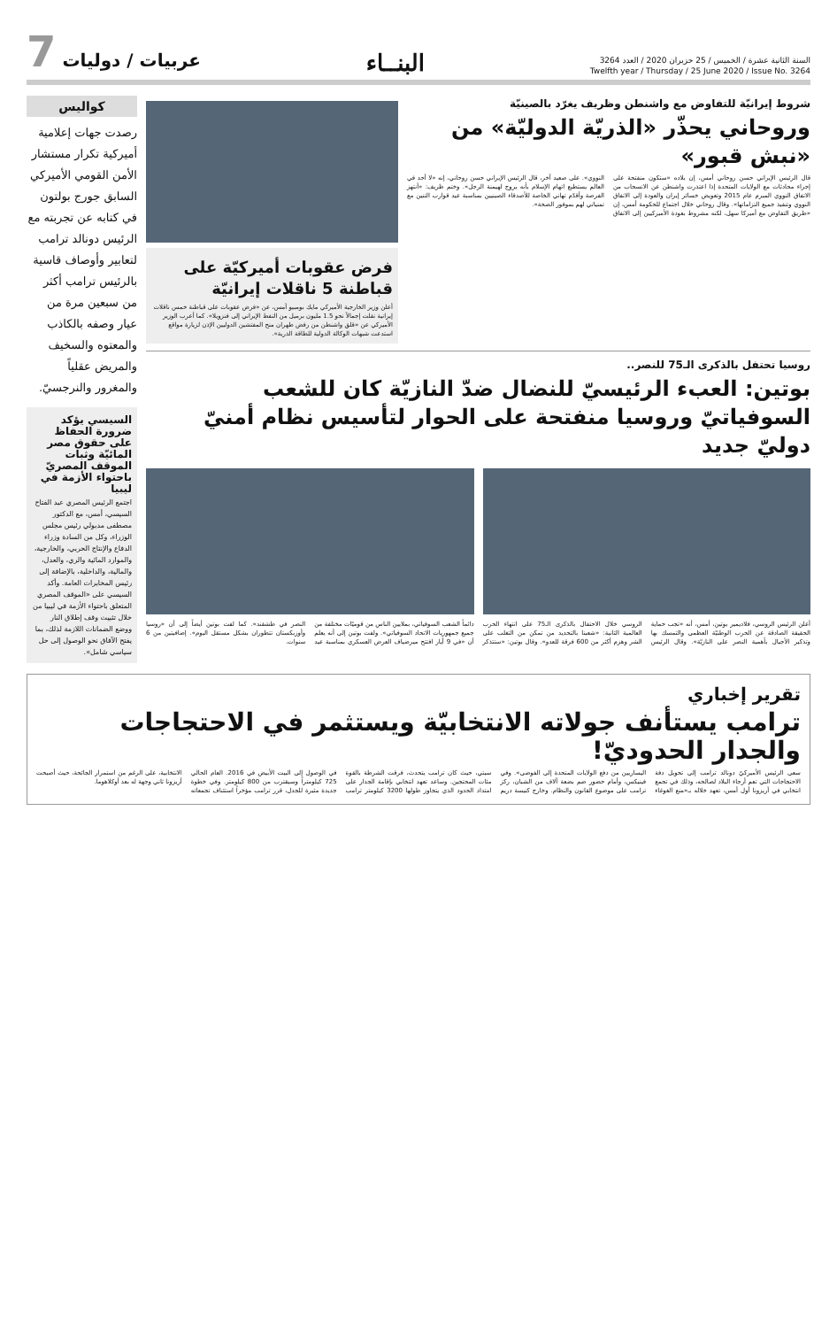السنة الثانية عشرة / الخميس / 25 حزيران 2020 / العدد 3264
Twelfth year / Thursday / 25 June 2020 / Issue No. 3264
البنــاء
7 عربيات / دوليات
شروط إيرانيّة للتفاوض مع واشنطن وظريف يغرّد بالصينيّة
وروحاني يحذّر «الذريّة الدوليّة» من «نبش قبور»
قال الرئيس الإيراني حسن روحاني أمس، إن بلاده «ستكون منفتحة على إجراء محادثات مع الولايات المتحدة إذا اعتذرت واشنطن عن الانسحاب من الاتفاق النووي المبرم عام 2015 وتعويض خسائر إيران والعودة إلى الاتفاق النووي وتنفيذ جميع التزاماتها». وقال روحاني خلال اجتماع للحكومة أمس، إن «طريق التفاوض مع أميركا سهل، لكنه مشروط بعودة الأميركيين إلى الاتفاق النووي». على صعيد آخر، قال الرئيس الإيراني حسن روحاني، إنه «لا أحد في العالم يستطيع اتهام الإسلام بأنه يروج لهيمنة الرجل». وختم ظريف: «أنتهز الفرصة وأقدّم تهاني الخاصة للأصدقاء الصينيين بمناسبة عيد قوارب التنين مع تمنياتي لهم بموفور الصحة».
فرض عقوبات أميركيّة على قباطنة 5 ناقلات إيرانيّة
أعلن وزير الخارجية الأميركي مايك بومبيو أمس، عن «فرض عقوبات على قباطنة خمس ناقلات إيرانية نقلت إجمالاً نحو 1.5 مليون برميل من النفط الإيراني إلى فنزويلا». كما أعرب الوزير الأميركي عن «قلق واشنطن من رفض طهران منح المفتشين الدوليين الإذن لزيارة مواقع استدعت شبهات الوكالة الدولية للطاقة الذرية».
روسيا تحتفل بالذكرى الـ75 للنصر..
بوتين: العبء الرئيسيّ للنضال ضدّ النازيّة كان للشعب السوفياتيّ وروسيا منفتحة على الحوار لتأسيس نظام أمنيّ دوليّ جديد
أعلن الرئيس الروسي، فلاديمير بوتين، أمس، أنه «تجب حماية الحقيقة الصادقة عن الحرب الوطنيّة العظمى والتمسك بها وتذكير الأجيال بأهمية النصر على النازيّة». وقال الرئيس الروسي خلال الاحتفال بالذكرى الـ75 على انتهاء الحرب العالمية الثانية: «شعبنا بالتحديد من تمكن من التغلب على الشر وهزم أكثر من 600 فرقة للعدو». وقال بوتين: «ستتذكر دائماً الشعب السوفياتي، بملايين الناس من قوميّات مختلفة من جميع جمهوريات الاتحاد السوفياتي». ولفت بوتين إلى أنه يعلم أن «في 9 أيار افتتح ميرضياف العرض العسكري بمناسبة عيد النصر في طشقند». كما لفت بوتين أيضاً إلى أن «روسيا وأوزبكستان تتطوران بشكل مستقل اليوم». إضافيتين من 6 سنوات.
كواليس
رصدت جهات إعلامية أميركية تكرار مستشار الأمن القومي الأميركي السابق جورج بولتون في كتابه عن تجربته مع الرئيس دونالد ترامب لتعابير وأوصاف قاسية بالرئيس ترامب أكثر من سبعين مرة من عيار وصفه بالكاذب والمعتوه والسخيف والمريض عقلياً والمغرور والنرجسيّ.
السيسي يؤكد ضرورة الحفاظ على حقوق مصر المائيّة وثبات الموقف المصريّ باحتواء الأزمة في ليبيا
اجتمع الرئيس المصري عبد الفتاح السيسي، أمس، مع الدكتور مصطفى مدبولي رئيس مجلس الوزراء، وكل من السادة وزراء الدفاع والإنتاج الحربي، والخارجية، والموارد المائية والري، والعدل، والمالية، والداخلية، بالإضافة إلى رئيس المخابرات العامة. وأكد السيسي على «الموقف المصري المتعلق باحتواء الأزمة في ليبيا من خلال تثبيت وقف إطلاق النار ووضع الضمانات اللازمة لذلك، بما يفتح الآفاق نحو الوصول إلى حل سياسي شامل».
تقرير إخباري
ترامب يستأنف جولاته الانتخابيّة ويستثمر في الاحتجاجات والجدار الحدوديّ!
سعى الرئيس الأميركيّ دونالد ترامب إلى تحويل دفة الاحتجاجات التي تعم أرجاء البلاد لصالحه، وذلك في تجمع انتخابي في أريزونا أول أمس، تعهد خلاله بـ«منع الغوغاء اليساريين من دفع الولايات المتحدة إلى الفوضى». وفي فينيكس، وأمام حضور ضم بضعة آلاف من الشبان، ركز ترامب على موضوع القانون والنظام. وخارج كنيسة دريم سيتي، حيث كان ترامب يتحدث، فرقت الشرطة بالقوة مئات المحتجين. وساعد تعهد انتخابي بإقامة الجدار على امتداد الحدود الذي يتجاوز طولها 3200 كيلومتر ترامب في الوصول إلى البيت الأبيض في 2016. العام الحالي 725 كيلومتراً وسيقترب من 800 كيلومتر. وفي خطوة جديدة مثيرة للجدل، قرر ترامب مؤخراً استئناف تجمعاته الانتخابية، على الرغم من استمرار الجائحة، حيث أصبحت أريزونا ثاني وجهة له بعد أوكلاهوما.